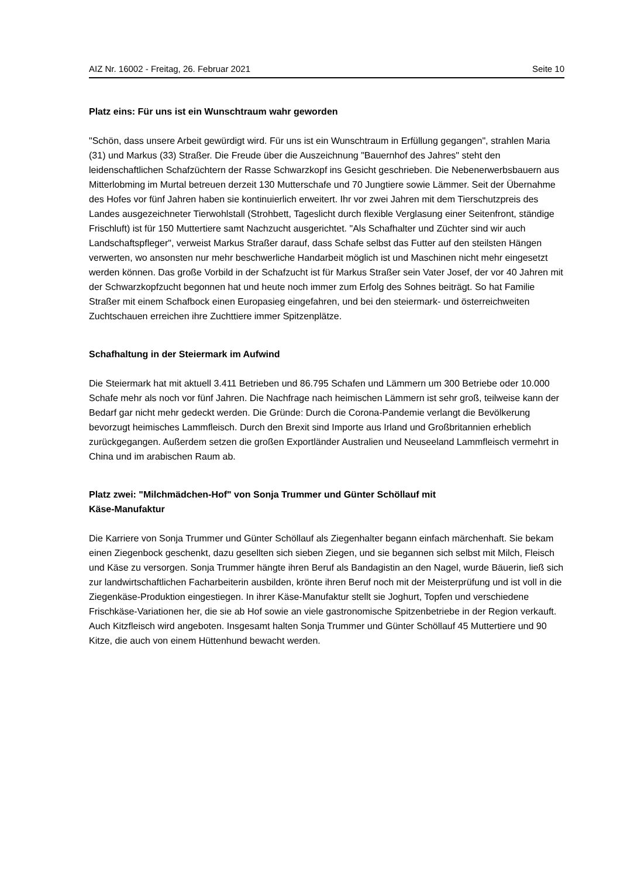AIZ Nr. 16002 - Freitag, 26. Februar 2021 Seite 10
Platz eins: Für uns ist ein Wunschtraum wahr geworden
"Schön, dass unsere Arbeit gewürdigt wird. Für uns ist ein Wunschtraum in Erfüllung gegangen", strahlen Maria (31) und Markus (33) Straßer. Die Freude über die Auszeichnung "Bauernhof des Jahres" steht den leidenschaftlichen Schafzüchtern der Rasse Schwarzkopf ins Gesicht geschrieben. Die Nebenerwerbsbauern aus Mitterlobming im Murtal betreuen derzeit 130 Mutterschafe und 70 Jungtiere sowie Lämmer. Seit der Übernahme des Hofes vor fünf Jahren haben sie kontinuierlich erweitert. Ihr vor zwei Jahren mit dem Tierschutzpreis des Landes ausgezeichneter Tierwohlstall (Strohbett, Tageslicht durch flexible Verglasung einer Seitenfront, ständige Frischluft) ist für 150 Muttertiere samt Nachzucht ausgerichtet. "Als Schafhalter und Züchter sind wir auch Landschaftspfleger", verweist Markus Straßer darauf, dass Schafe selbst das Futter auf den steilsten Hängen verwerten, wo ansonsten nur mehr beschwerliche Handarbeit möglich ist und Maschinen nicht mehr eingesetzt werden können. Das große Vorbild in der Schafzucht ist für Markus Straßer sein Vater Josef, der vor 40 Jahren mit der Schwarzkopfzucht begonnen hat und heute noch immer zum Erfolg des Sohnes beiträgt. So hat Familie Straßer mit einem Schafbock einen Europasieg eingefahren, und bei den steiermark- und österreichweiten Zuchtschauen erreichen ihre Zuchttiere immer Spitzenplätze.
Schafhaltung in der Steiermark im Aufwind
Die Steiermark hat mit aktuell 3.411 Betrieben und 86.795 Schafen und Lämmern um 300 Betriebe oder 10.000 Schafe mehr als noch vor fünf Jahren. Die Nachfrage nach heimischen Lämmern ist sehr groß, teilweise kann der Bedarf gar nicht mehr gedeckt werden. Die Gründe: Durch die Corona-Pandemie verlangt die Bevölkerung bevorzugt heimisches Lammfleisch. Durch den Brexit sind Importe aus Irland und Großbritannien erheblich zurückgegangen. Außerdem setzen die großen Exportländer Australien und Neuseeland Lammfleisch vermehrt in China und im arabischen Raum ab.
Platz zwei: "Milchmädchen-Hof" von Sonja Trummer und Günter Schöllauf mit
Käse-Manufaktur
Die Karriere von Sonja Trummer und Günter Schöllauf als Ziegenhalter begann einfach märchenhaft. Sie bekam einen Ziegenbock geschenkt, dazu gesellten sich sieben Ziegen, und sie begannen sich selbst mit Milch, Fleisch und Käse zu versorgen. Sonja Trummer hängte ihren Beruf als Bandagistin an den Nagel, wurde Bäuerin, ließ sich zur landwirtschaftlichen Facharbeiterin ausbilden, krönte ihren Beruf noch mit der Meisterprüfung und ist voll in die Ziegenkäse-Produktion eingestiegen. In ihrer Käse-Manufaktur stellt sie Joghurt, Topfen und verschiedene Frischkäse-Variationen her, die sie ab Hof sowie an viele gastronomische Spitzenbetriebe in der Region verkauft. Auch Kitzfleisch wird angeboten. Insgesamt halten Sonja Trummer und Günter Schöllauf 45 Muttertiere und 90 Kitze, die auch von einem Hüttenhund bewacht werden.